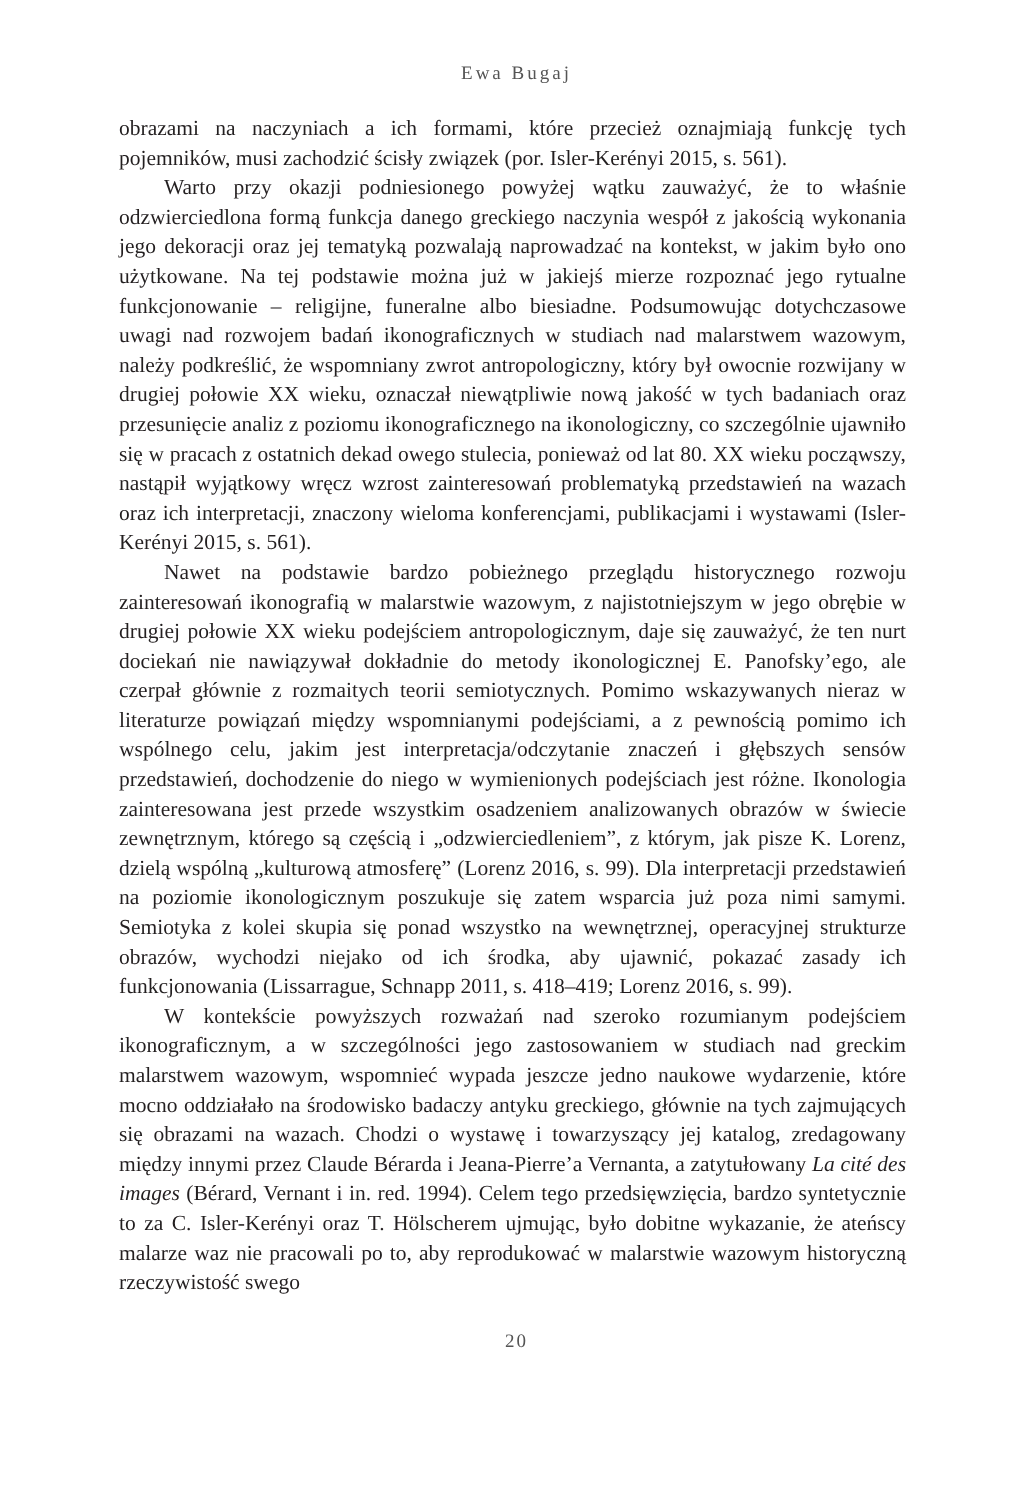Ewa Bugaj
obrazami na naczyniach a ich formami, które przecież oznajmiają funkcję tych pojemników, musi zachodzić ścisły związek (por. Isler-Kerényi 2015, s. 561).
Warto przy okazji podniesionego powyżej wątku zauważyć, że to właśnie odzwierciedlona formą funkcja danego greckiego naczynia wespół z jakością wykonania jego dekoracji oraz jej tematyką pozwalają naprowadzać na kontekst, w jakim było ono użytkowane. Na tej podstawie można już w jakiejś mierze rozpoznać jego rytualne funkcjonowanie – religijne, funeralne albo biesiadne. Podsumowując dotychczasowe uwagi nad rozwojem badań ikonograficznych w studiach nad malarstwem wazowym, należy podkreślić, że wspomniany zwrot antropologiczny, który był owocnie rozwijany w drugiej połowie XX wieku, oznaczał niewątpliwie nową jakość w tych badaniach oraz przesunięcie analiz z poziomu ikonograficznego na ikonologiczny, co szczególnie ujawniło się w pracach z ostatnich dekad owego stulecia, ponieważ od lat 80. XX wieku począwszy, nastąpił wyjątkowy wręcz wzrost zainteresowań problematyką przedstawień na wazach oraz ich interpretacji, znaczony wieloma konferencjami, publikacjami i wystawami (Isler-Kerényi 2015, s. 561).
Nawet na podstawie bardzo pobieżnego przeglądu historycznego rozwoju zainteresowań ikonografią w malarstwie wazowym, z najistotniejszym w jego obrębie w drugiej połowie XX wieku podejściem antropologicznym, daje się zauważyć, że ten nurt dociekań nie nawiązywał dokładnie do metody ikonologicznej E. Panofsky’ego, ale czerpał głównie z rozmaitych teorii semiotycznych. Pomimo wskazywanych nieraz w literaturze powiązań między wspomnianymi podejściami, a z pewnością pomimo ich wspólnego celu, jakim jest interpretacja/odczytanie znaczeń i głębszych sensów przedstawień, dochodzenie do niego w wymienionych podejściach jest różne. Ikonologia zainteresowana jest przede wszystkim osadzeniem analizowanych obrazów w świecie zewnętrznym, którego są częścią i „odzwierciedleniem”, z którym, jak pisze K. Lorenz, dzielą wspólną „kulturową atmosferę” (Lorenz 2016, s. 99). Dla interpretacji przedstawień na poziomie ikonologicznym poszukuje się zatem wsparcia już poza nimi samymi. Semiotyka z kolei skupia się ponad wszystko na wewnętrznej, operacyjnej strukturze obrazów, wychodzi niejako od ich środka, aby ujawnić, pokazać zasady ich funkcjonowania (Lissarrague, Schnapp 2011, s. 418–419; Lorenz 2016, s. 99).
W kontekście powyższych rozważań nad szeroko rozumianym podejściem ikonograficznym, a w szczególności jego zastosowaniem w studiach nad greckim malarstwem wazowym, wspomnieć wypada jeszcze jedno naukowe wydarzenie, które mocno oddziałało na środowisko badaczy antyku greckiego, głównie na tych zajmujących się obrazami na wazach. Chodzi o wystawę i towarzyszący jej katalog, zredagowany między innymi przez Claude Bérarda i Jeana-Pierre’a Vernanta, a zatytułowany La cité des images (Bérard, Vernant i in. red. 1994). Celem tego przedsięwzięcia, bardzo syntetycznie to za C. Isler-Kerényi oraz T. Hölscherem ujmując, było dobitne wykazanie, że ateńscy malarze waz nie pracowali po to, aby reprodukować w malarstwie wazowym historyczną rzeczywistość swego
20